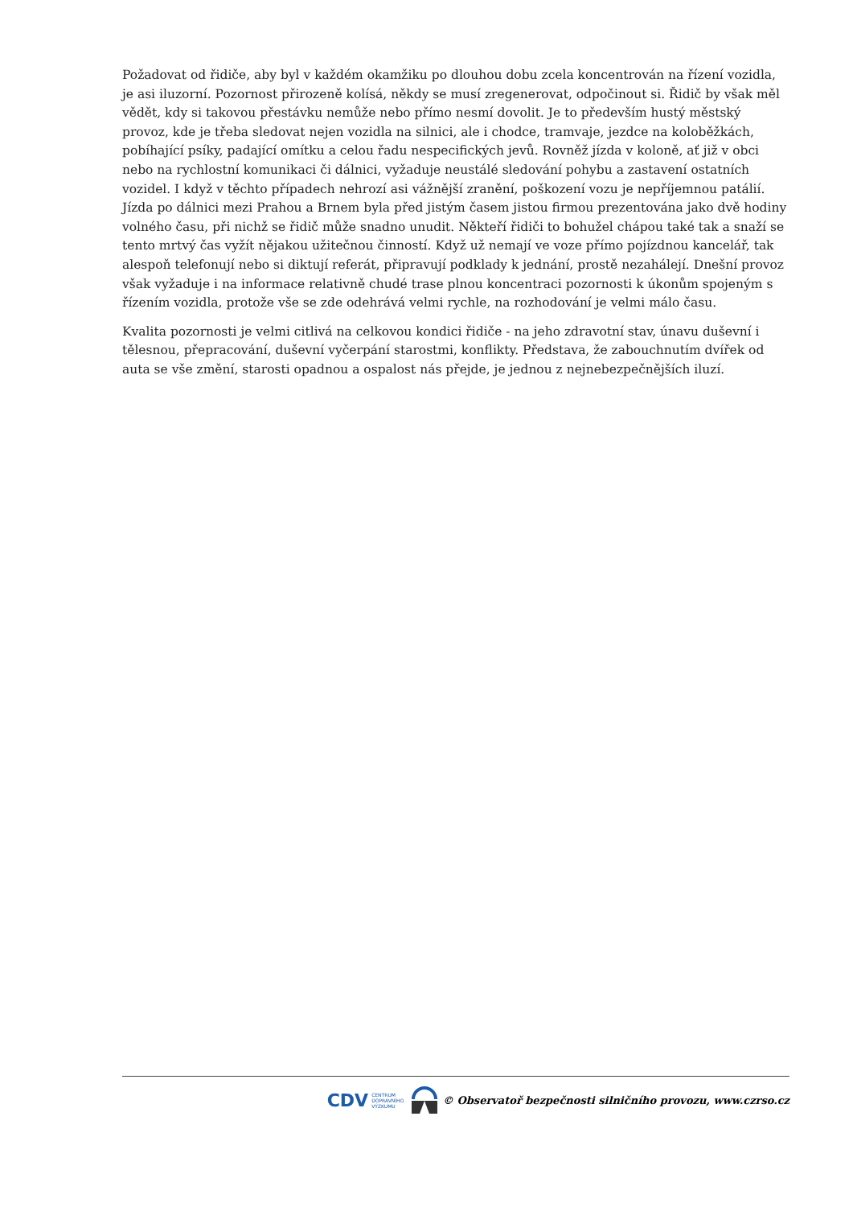Požadovat od řidiče, aby byl v každém okamžiku po dlouhou dobu zcela koncentrován na řízení vozidla, je asi iluzorní. Pozornost přirozeně kolísá, někdy se musí zregenerovat, odpočinout si. Řidič by však měl vědět, kdy si takovou přestávku nemůže nebo přímo nesmí dovolit. Je to především hustý městský provoz, kde je třeba sledovat nejen vozidla na silnici, ale i chodce, tramvaje, jezdce na koloběžkách, pobíhající psíky, padající omítku a celou řadu nespecifických jevů. Rovněž jízda v koloně, ať již v obci nebo na rychlostní komunikaci či dálnici, vyžaduje neustálé sledování pohybu a zastavení ostatních vozidel. I když v těchto případech nehrozí asi vážnější zranění, poškození vozu je nepříjemnou patálií. Jízda po dálnici mezi Prahou a Brnem byla před jistým časem jistou firmou prezentována jako dvě hodiny volného času, při nichž se řidič může snadno unudit. Někteří řidiči to bohužel chápou také tak a snaží se tento mrtvý čas vyžít nějakou užitečnou činností. Když už nemají ve voze přímo pojízdnou kancelář, tak alespoň telefonují nebo si diktují referát, připravují podklady k jednání, prostě nezahálejí. Dnešní provoz však vyžaduje i na informace relativně chudé trase plnou koncentraci pozornosti k úkonům spojeným s řízením vozidla, protože vše se zde odehrává velmi rychle, na rozhodování je velmi málo času.
Kvalita pozornosti je velmi citlivá na celkovou kondici řidiče - na jeho zdravotní stav, únavu duševní i tělesnou, přepracování, duševní vyčerpání starostmi, konflikty. Představa, že zabouchnutím dvířek od auta se vše změní, starosti opadnou a ospalost nás přejde, je jednou z nejnebezpečnějších iluzí.
CDV CENTRUM
DOPRAVNÍHO
VÝZKUMU © Observatoř bezpečnosti silničního provozu, www.czrso.cz